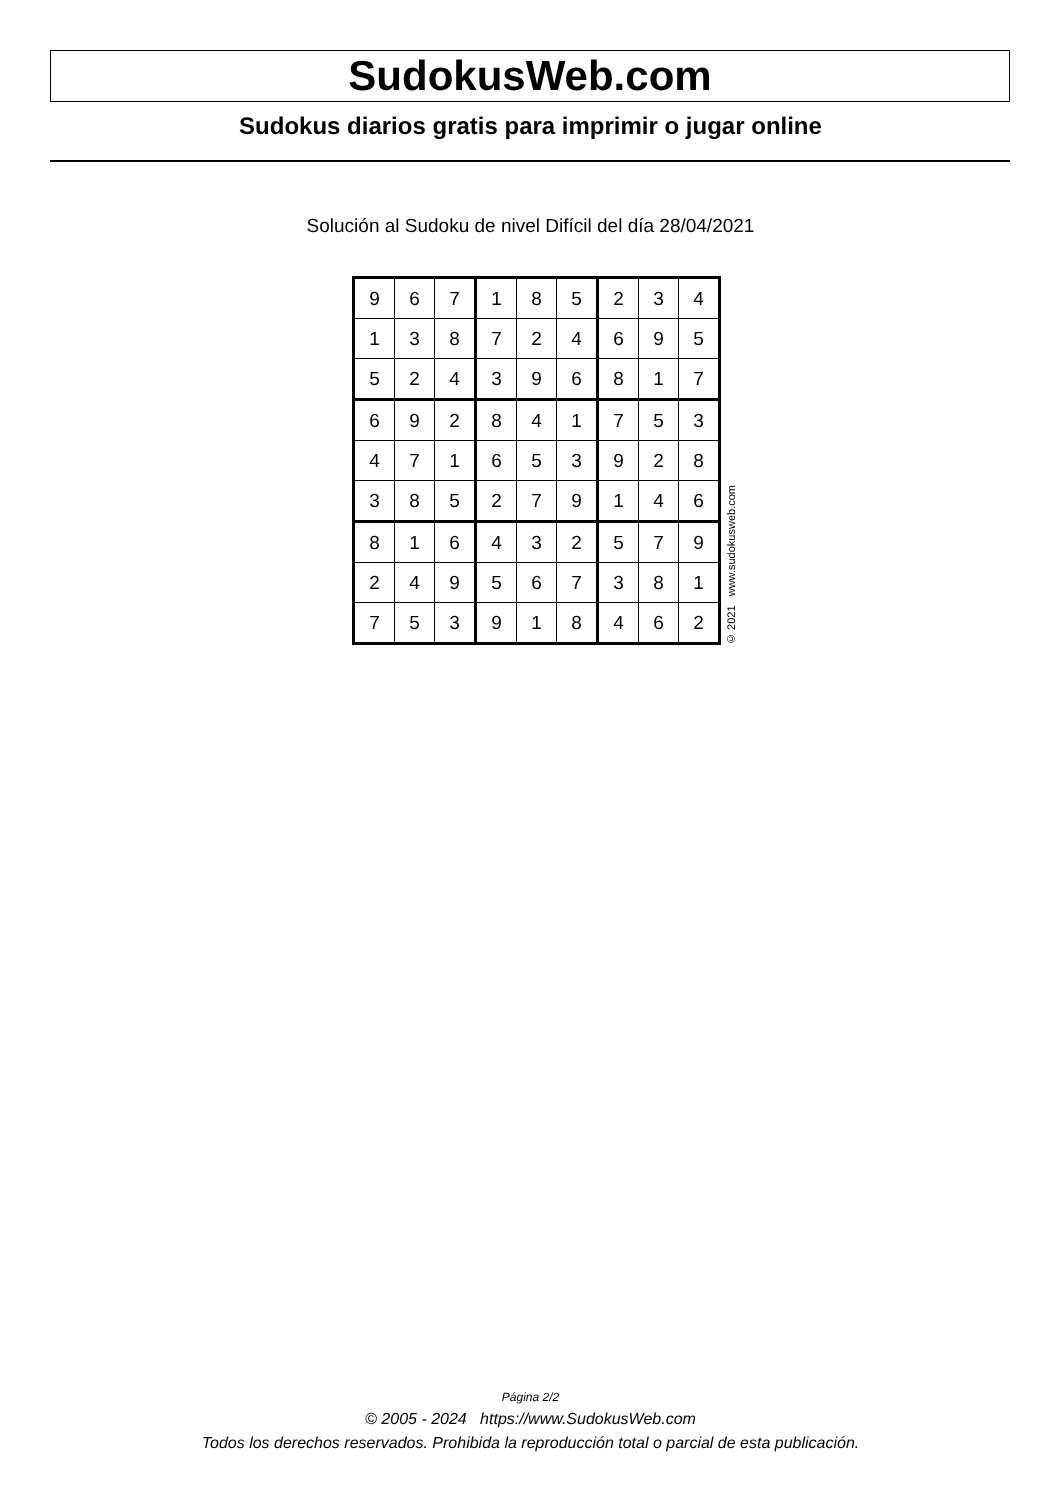SudokusWeb.com
Sudokus diarios gratis para imprimir o jugar online
Solución al Sudoku de nivel Difícil del día 28/04/2021
| 9 | 6 | 7 | 1 | 8 | 5 | 2 | 3 | 4 |
| 1 | 3 | 8 | 7 | 2 | 4 | 6 | 9 | 5 |
| 5 | 2 | 4 | 3 | 9 | 6 | 8 | 1 | 7 |
| 6 | 9 | 2 | 8 | 4 | 1 | 7 | 5 | 3 |
| 4 | 7 | 1 | 6 | 5 | 3 | 9 | 2 | 8 |
| 3 | 8 | 5 | 2 | 7 | 9 | 1 | 4 | 6 |
| 8 | 1 | 6 | 4 | 3 | 2 | 5 | 7 | 9 |
| 2 | 4 | 9 | 5 | 6 | 7 | 3 | 8 | 1 |
| 7 | 5 | 3 | 9 | 1 | 8 | 4 | 6 | 2 |
© 2021 www.sudokusweb.com
Página 2/2
© 2005 - 2024 https://www.SudokusWeb.com
Todos los derechos reservados. Prohibida la reproducción total o parcial de esta publicación.